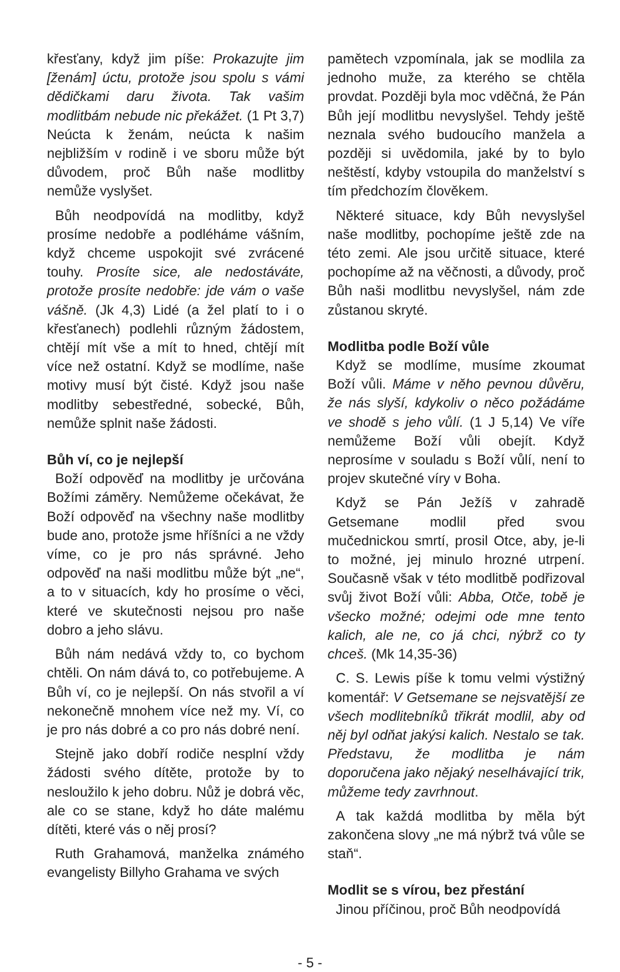křesťany, když jim píše: Prokazujte jim [ženám] úctu, protože jsou spolu s vámi dědičkami daru života. Tak vašim modlitbám nebude nic překážet. (1 Pt 3,7) Neúcta k ženám, neúcta k našim nejbližším v rodině i ve sboru může být důvodem, proč Bůh naše modlitby nemůže vyslyšet.
Bůh neodpovídá na modlitby, když prosíme nedobře a podléháme vášním, když chceme uspokojit své zvrácené touhy. Prosíte sice, ale nedostáváte, protože prosíte nedobře: jde vám o vaše vášně. (Jk 4,3) Lidé (a žel platí to i o křesťanech) podlehli různým žádostem, chtějí mít vše a mít to hned, chtějí mít více než ostatní. Když se modlíme, naše motivy musí být čisté. Když jsou naše modlitby sebestředné, sobecké, Bůh, nemůže splnit naše žádosti.
Bůh ví, co je nejlepší
Boží odpověď na modlitby je určována Božími záměry. Nemůžeme očekávat, že Boží odpověď na všechny naše modlitby bude ano, protože jsme hříšníci a ne vždy víme, co je pro nás správné. Jeho odpověď na naši modlitbu může být „ne“, a to v situacích, kdy ho prosíme o věci, které ve skutečnosti nejsou pro naše dobro a jeho slávu.
Bůh nám nedává vždy to, co bychom chtěli. On nám dává to, co potřebujeme. A Bůh ví, co je nejlepší. On nás stvořil a ví nekonečně mnohem více než my. Ví, co je pro nás dobré a co pro nás dobré není.
Stejně jako dobří rodiče nesplní vždy žádosti svého dítěte, protože by to nesloužilo k jeho dobru. Nůž je dobrá věc, ale co se stane, když ho dáte malému dítěti, které vás o něj prosí?
Ruth Grahamová, manželka známého evangelisty Billyho Grahama ve svých
pamětech vzpomínala, jak se modlila za jednoho muže, za kterého se chtěla provdat. Později byla moc vděčná, že Pán Bůh její modlitbu nevyslyšel. Tehdy ještě neznala svého budoucího manžela a později si uvědomila, jaké by to bylo neštěstí, kdyby vstoupila do manželství s tím předchozím člověkem.
Některé situace, kdy Bůh nevyslyšel naše modlitby, pochopíme ještě zde na této zemi. Ale jsou určitě situace, které pochopíme až na věčnosti, a důvody, proč Bůh naši modlitbu nevyslyšel, nám zde zůstanou skryté.
Modlitba podle Boží vůle
Když se modlíme, musíme zkoumat Boží vůli. Máme v něho pevnou důvěru, že nás slyší, kdykoliv o něco požádáme ve shodě s jeho vůlí. (1 J 5,14) Ve víře nemůžeme Boží vůli obejít. Když neprosíme v souladu s Boží vůlí, není to projev skutečné víry v Boha.
Když se Pán Ježíš v zahradě Getsemane modlil před svou mučednickou smrtí, prosil Otce, aby, je-li to možné, jej minulo hrozné utrpení. Současně však v této modlitbě podřizoval svůj život Boží vůli: Abba, Otče, tobě je všecko možné; odejmi ode mne tento kalich, ale ne, co já chci, nýbrž co ty chceš. (Mk 14,35-36)
C. S. Lewis píše k tomu velmi výstižný komentář: V Getsemane se nejsvatější ze všech modlitebníků třikrát modlil, aby od něj byl odňat jakýsi kalich. Nestalo se tak. Představu, že modlitba je nám doporučena jako nějaký neselhávající trik, můžeme tedy zavrhnout.
A tak každá modlitba by měla být zakončena slovy „ne má nýbrž tvá vůle se staň“.
Modlit se s vírou, bez přestání
Jinou příčinou, proč Bůh neodpovídá
- 5 -